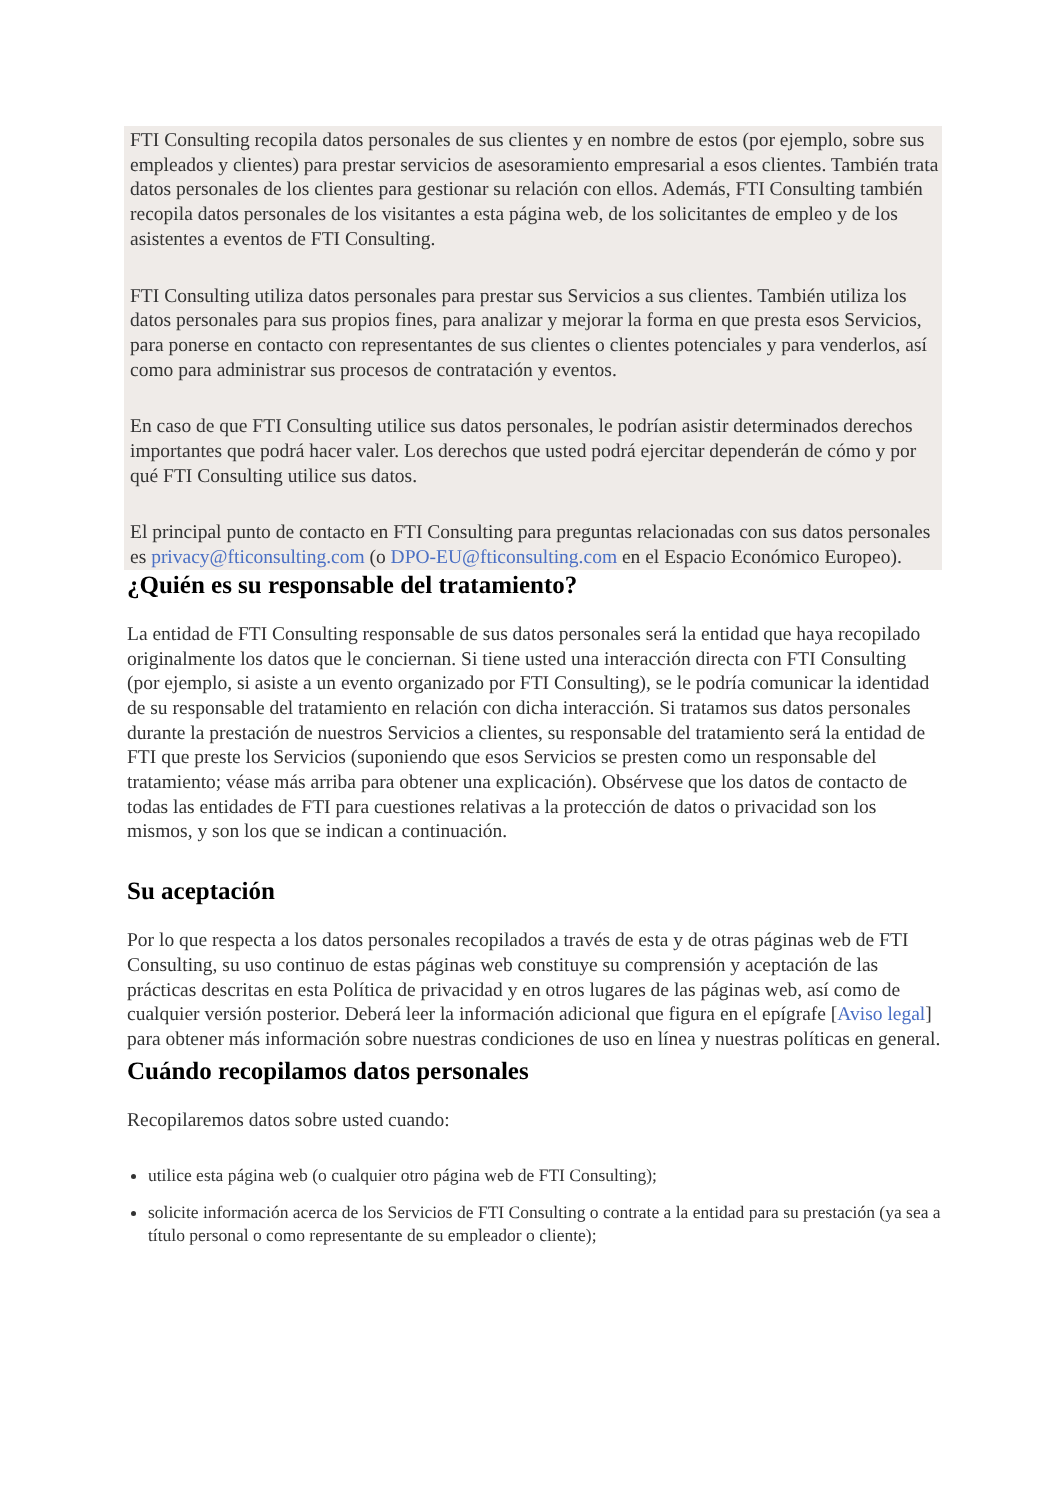FTI Consulting recopila datos personales de sus clientes y en nombre de estos (por ejemplo, sobre sus empleados y clientes) para prestar servicios de asesoramiento empresarial a esos clientes. También trata datos personales de los clientes para gestionar su relación con ellos. Además, FTI Consulting también recopila datos personales de los visitantes a esta página web, de los solicitantes de empleo y de los asistentes a eventos de FTI Consulting.
FTI Consulting utiliza datos personales para prestar sus Servicios a sus clientes. También utiliza los datos personales para sus propios fines, para analizar y mejorar la forma en que presta esos Servicios, para ponerse en contacto con representantes de sus clientes o clientes potenciales y para venderlos, así como para administrar sus procesos de contratación y eventos.
En caso de que FTI Consulting utilice sus datos personales, le podrían asistir determinados derechos importantes que podrá hacer valer. Los derechos que usted podrá ejercitar dependerán de cómo y por qué FTI Consulting utilice sus datos.
El principal punto de contacto en FTI Consulting para preguntas relacionadas con sus datos personales es privacy@fticonsulting.com (o DPO-EU@fticonsulting.com en el Espacio Económico Europeo).
¿Quién es su responsable del tratamiento?
La entidad de FTI Consulting responsable de sus datos personales será la entidad que haya recopilado originalmente los datos que le conciernan. Si tiene usted una interacción directa con FTI Consulting (por ejemplo, si asiste a un evento organizado por FTI Consulting), se le podría comunicar la identidad de su responsable del tratamiento en relación con dicha interacción. Si tratamos sus datos personales durante la prestación de nuestros Servicios a clientes, su responsable del tratamiento será la entidad de FTI que preste los Servicios (suponiendo que esos Servicios se presten como un responsable del tratamiento; véase más arriba para obtener una explicación). Obsérvese que los datos de contacto de todas las entidades de FTI para cuestiones relativas a la protección de datos o privacidad son los mismos, y son los que se indican a continuación.
Su aceptación
Por lo que respecta a los datos personales recopilados a través de esta y de otras páginas web de FTI Consulting, su uso continuo de estas páginas web constituye su comprensión y aceptación de las prácticas descritas en esta Política de privacidad y en otros lugares de las páginas web, así como de cualquier versión posterior. Deberá leer la información adicional que figura en el epígrafe [Aviso legal] para obtener más información sobre nuestras condiciones de uso en línea y nuestras políticas en general.
Cuándo recopilamos datos personales
Recopilaremos datos sobre usted cuando:
utilice esta página web (o cualquier otro página web de FTI Consulting);
solicite información acerca de los Servicios de FTI Consulting o contrate a la entidad para su prestación (ya sea a título personal o como representante de su empleador o cliente);